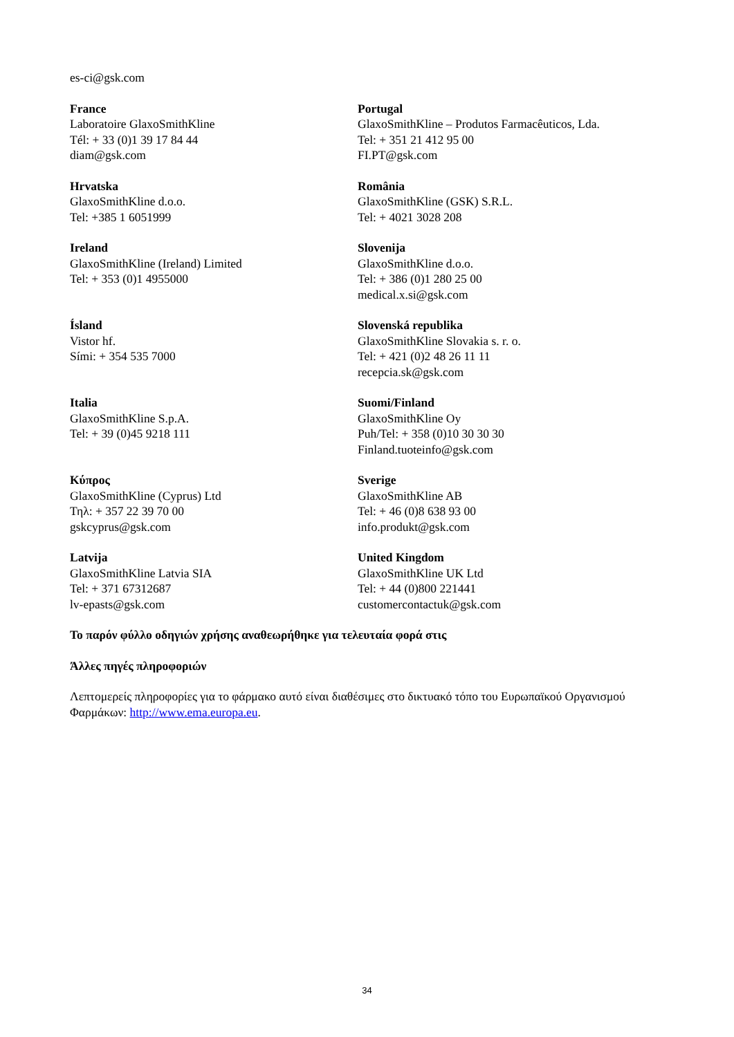es-ci@gsk.com
France
Laboratoire GlaxoSmithKline
Tél: + 33 (0)1 39 17 84 44
diam@gsk.com
Portugal
GlaxoSmithKline – Produtos Farmacêuticos, Lda.
Tel: + 351 21 412 95 00
FI.PT@gsk.com
Hrvatska
GlaxoSmithKline d.o.o.
Tel: +385 1 6051999
România
GlaxoSmithKline (GSK) S.R.L.
Tel: + 4021 3028 208
Ireland
GlaxoSmithKline (Ireland) Limited
Tel: + 353 (0)1 4955000
Slovenija
GlaxoSmithKline d.o.o.
Tel: + 386 (0)1 280 25 00
medical.x.si@gsk.com
Ísland
Vistor hf.
Sími: + 354 535 7000
Slovenská republika
GlaxoSmithKline Slovakia s. r. o.
Tel: + 421 (0)2 48 26 11 11
recepcia.sk@gsk.com
Italia
GlaxoSmithKline S.p.A.
Tel: + 39 (0)45 9218 111
Suomi/Finland
GlaxoSmithKline Oy
Puh/Tel: + 358 (0)10 30 30 30
Finland.tuoteinfo@gsk.com
Κύπρος
GlaxoSmithKline (Cyprus) Ltd
Τηλ: + 357 22 39 70 00
gskcyprus@gsk.com
Sverige
GlaxoSmithKline AB
Tel: + 46 (0)8 638 93 00
info.produkt@gsk.com
Latvija
GlaxoSmithKline Latvia SIA
Tel: + 371 67312687
lv-epasts@gsk.com
United Kingdom
GlaxoSmithKline UK Ltd
Tel: + 44 (0)800 221441
customercontactuk@gsk.com
Το παρόν φύλλο οδηγιών χρήσης αναθεωρήθηκε για τελευταία φορά στις
Άλλες πηγές πληροφοριών
Λεπτομερείς πληροφορίες για το φάρμακο αυτό είναι διαθέσιμες στο δικτυακό τόπο του Ευρωπαϊκού Οργανισμού Φαρμάκων: http://www.ema.europa.eu.
34